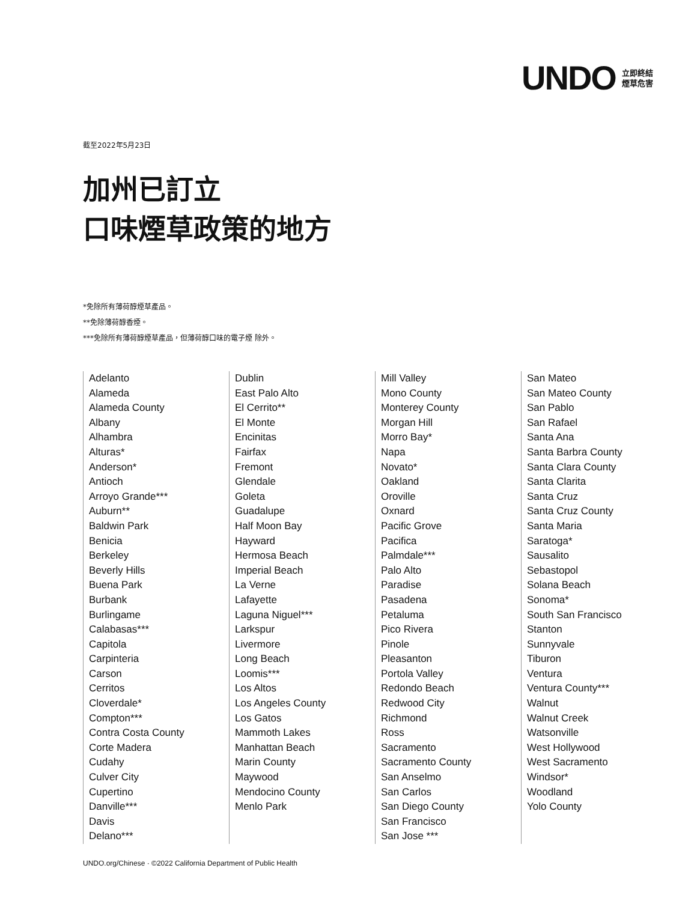UNDO 立即終結
煙草危害
截至2022年5月23日
加州已訂立
口味煙草政策的地方
*免除所有薄荷醇煙草產品。
**免除薄荷醇香煙。
***免除所有薄荷醇煙草產品，但薄荷醇口味的電子煙 除外。
Adelanto
Alameda
Alameda County
Albany
Alhambra
Alturas*
Anderson*
Antioch
Arroyo Grande***
Auburn**
Baldwin Park
Benicia
Berkeley
Beverly Hills
Buena Park
Burbank
Burlingame
Calabasas***
Capitola
Carpinteria
Carson
Cerritos
Cloverdale*
Compton***
Contra Costa County
Corte Madera
Cudahy
Culver City
Cupertino
Danville***
Davis
Delano***
Dublin
East Palo Alto
El Cerrito**
El Monte
Encinitas
Fairfax
Fremont
Glendale
Goleta
Guadalupe
Half Moon Bay
Hayward
Hermosa Beach
Imperial Beach
La Verne
Lafayette
Laguna Niguel***
Larkspur
Livermore
Long Beach
Loomis***
Los Altos
Los Angeles County
Los Gatos
Mammoth Lakes
Manhattan Beach
Marin County
Maywood
Mendocino County
Menlo Park
Mill Valley
Mono County
Monterey County
Morgan Hill
Morro Bay*
Napa
Novato*
Oakland
Oroville
Oxnard
Pacific Grove
Pacifica
Palmdale***
Palo Alto
Paradise
Pasadena
Petaluma
Pico Rivera
Pinole
Pleasanton
Portola Valley
Redondo Beach
Redwood City
Richmond
Ross
Sacramento
Sacramento County
San Anselmo
San Carlos
San Diego County
San Francisco
San Jose ***
San Mateo
San Mateo County
San Pablo
San Rafael
Santa Ana
Santa Barbra County
Santa Clara County
Santa Clarita
Santa Cruz
Santa Cruz County
Santa Maria
Saratoga*
Sausalito
Sebastopol
Solana Beach
Sonoma*
South San Francisco
Stanton
Sunnyvale
Tiburon
Ventura
Ventura County***
Walnut
Walnut Creek
Watsonville
West Hollywood
West Sacramento
Windsor*
Woodland
Yolo County
UNDO.org/Chinese · ©2022 California Department of Public Health